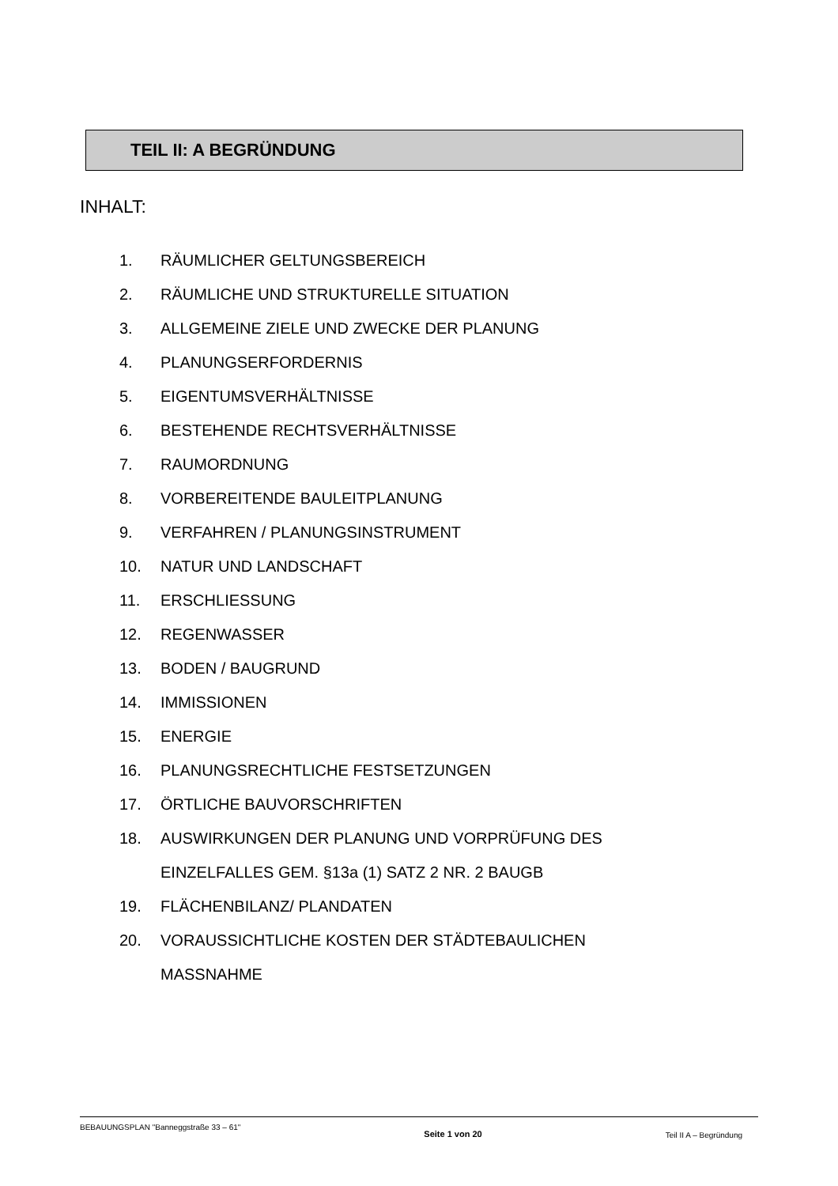TEIL II: A BEGRÜNDUNG
INHALT:
1. RÄUMLICHER GELTUNGSBEREICH
2. RÄUMLICHE UND STRUKTURELLE SITUATION
3. ALLGEMEINE ZIELE UND ZWECKE DER PLANUNG
4. PLANUNGSERFORDERNIS
5. EIGENTUMSVERHÄLTNISSE
6. BESTEHENDE RECHTSVERHÄLTNISSE
7. RAUMORDNUNG
8. VORBEREITENDE BAULEITPLANUNG
9. VERFAHREN / PLANUNGSINSTRUMENT
10. NATUR UND LANDSCHAFT
11. ERSCHLIESSUNG
12. REGENWASSER
13. BODEN / BAUGRUND
14. IMMISSIONEN
15. ENERGIE
16. PLANUNGSRECHTLICHE FESTSETZUNGEN
17. ÖRTLICHE BAUVORSCHRIFTEN
18. AUSWIRKUNGEN DER PLANUNG UND VORPRÜFUNG DES
EINZELFALLES GEM. §13a (1) SATZ 2 NR. 2 BAUGB
19. FLÄCHENBILANZ/ PLANDATEN
20. VORAUSSICHTLICHE KOSTEN DER STÄDTEBAULICHEN
MASSNAHME
BEBAUUNGSPLAN "Banneggstraße 33 – 61" Seite 1 von 20 Teil II A – Begründung